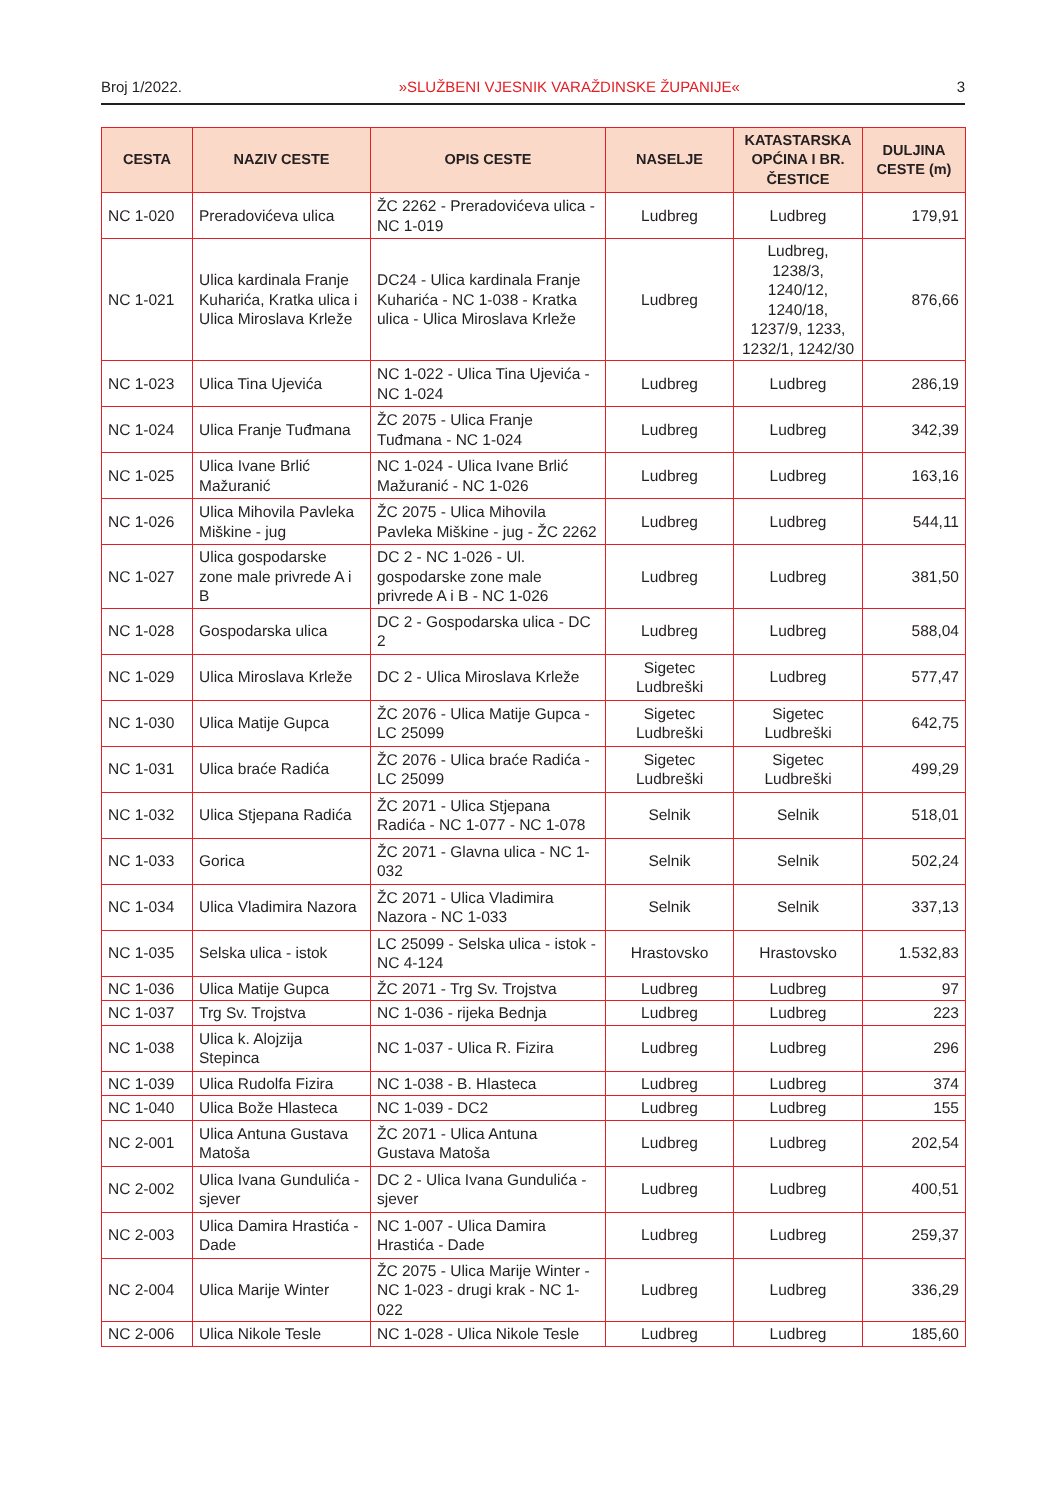Broj 1/2022. »SLUŽBENI VJESNIK VARAŽDINSKE ŽUPANIJE« 3
| CESTA | NAZIV CESTE | OPIS CESTE | NASELJE | KATASTARSKA OPĆINA I BR. ČESTICE | DULJINA CESTE (m) |
| --- | --- | --- | --- | --- | --- |
| NC 1-020 | Preradovićeva ulica | ŽC 2262 - Preradovićeva ulica - NC 1-019 | Ludbreg | Ludbreg | 179,91 |
| NC 1-021 | Ulica kardinala Franje Kuharića, Kratka ulica i Ulica Miroslava Krleže | DC24 - Ulica kardinala Franje Kuharića - NC 1-038 - Kratka ulica - Ulica Miroslava Krleže | Ludbreg | Ludbreg, 1238/3, 1240/12, 1240/18, 1237/9, 1233, 1232/1, 1242/30 | 876,66 |
| NC 1-023 | Ulica Tina Ujevića | NC 1-022 - Ulica Tina Ujevića - NC 1-024 | Ludbreg | Ludbreg | 286,19 |
| NC 1-024 | Ulica Franje Tuđmana | ŽC 2075 - Ulica Franje Tuđmana - NC 1-024 | Ludbreg | Ludbreg | 342,39 |
| NC 1-025 | Ulica Ivane Brlić Mažuranić | NC 1-024 - Ulica Ivane Brlić Mažuranić - NC 1-026 | Ludbreg | Ludbreg | 163,16 |
| NC 1-026 | Ulica Mihovila Pavleka Miškine - jug | ŽC 2075 - Ulica Mihovila Pavleka Miškine - jug - ŽC 2262 | Ludbreg | Ludbreg | 544,11 |
| NC 1-027 | Ulica gospodarske zone male privrede A i B | DC 2 - NC 1-026 - Ul. gospodarske zone male privrede A i B - NC 1-026 | Ludbreg | Ludbreg | 381,50 |
| NC 1-028 | Gospodarska ulica | DC 2 - Gospodarska ulica - DC 2 | Ludbreg | Ludbreg | 588,04 |
| NC 1-029 | Ulica Miroslava Krleže | DC 2 - Ulica Miroslava Krleže | Sigetec Ludbreški | Ludbreg | 577,47 |
| NC 1-030 | Ulica Matije Gupca | ŽC 2076 - Ulica Matije Gupca - LC 25099 | Sigetec Ludbreški | Sigetec Ludbreški | 642,75 |
| NC 1-031 | Ulica braće Radića | ŽC 2076 - Ulica braće Radića - LC 25099 | Sigetec Ludbreški | Sigetec Ludbreški | 499,29 |
| NC 1-032 | Ulica Stjepana Radića | ŽC 2071 - Ulica Stjepana Radića - NC 1-077 - NC 1-078 | Selnik | Selnik | 518,01 |
| NC 1-033 | Gorica | ŽC 2071 - Glavna ulica - NC 1-032 | Selnik | Selnik | 502,24 |
| NC 1-034 | Ulica Vladimira Nazora | ŽC 2071 - Ulica Vladimira Nazora - NC 1-033 | Selnik | Selnik | 337,13 |
| NC 1-035 | Selska ulica - istok | LC 25099 - Selska ulica - istok - NC 4-124 | Hrastovsko | Hrastovsko | 1.532,83 |
| NC 1-036 | Ulica Matije Gupca | ŽC 2071 - Trg Sv. Trojstva | Ludbreg | Ludbreg | 97 |
| NC 1-037 | Trg Sv. Trojstva | NC 1-036 - rijeka Bednja | Ludbreg | Ludbreg | 223 |
| NC 1-038 | Ulica k. Alojzija Stepinca | NC 1-037 - Ulica R. Fizira | Ludbreg | Ludbreg | 296 |
| NC 1-039 | Ulica Rudolfa Fizira | NC 1-038 - B. Hlasteca | Ludbreg | Ludbreg | 374 |
| NC 1-040 | Ulica Bože Hlasteca | NC 1-039 - DC2 | Ludbreg | Ludbreg | 155 |
| NC 2-001 | Ulica Antuna Gustava Matoša | ŽC 2071 - Ulica Antuna Gustava Matoša | Ludbreg | Ludbreg | 202,54 |
| NC 2-002 | Ulica Ivana Gundulića - sjever | DC 2 - Ulica Ivana Gundulića - sjever | Ludbreg | Ludbreg | 400,51 |
| NC 2-003 | Ulica Damira Hrastića - Dade | NC 1-007 - Ulica Damira Hrastića - Dade | Ludbreg | Ludbreg | 259,37 |
| NC 2-004 | Ulica Marije Winter | ŽC 2075 - Ulica Marije Winter - NC 1-023 - drugi krak - NC 1-022 | Ludbreg | Ludbreg | 336,29 |
| NC 2-006 | Ulica Nikole Tesle | NC 1-028 - Ulica Nikole Tesle | Ludbreg | Ludbreg | 185,60 |